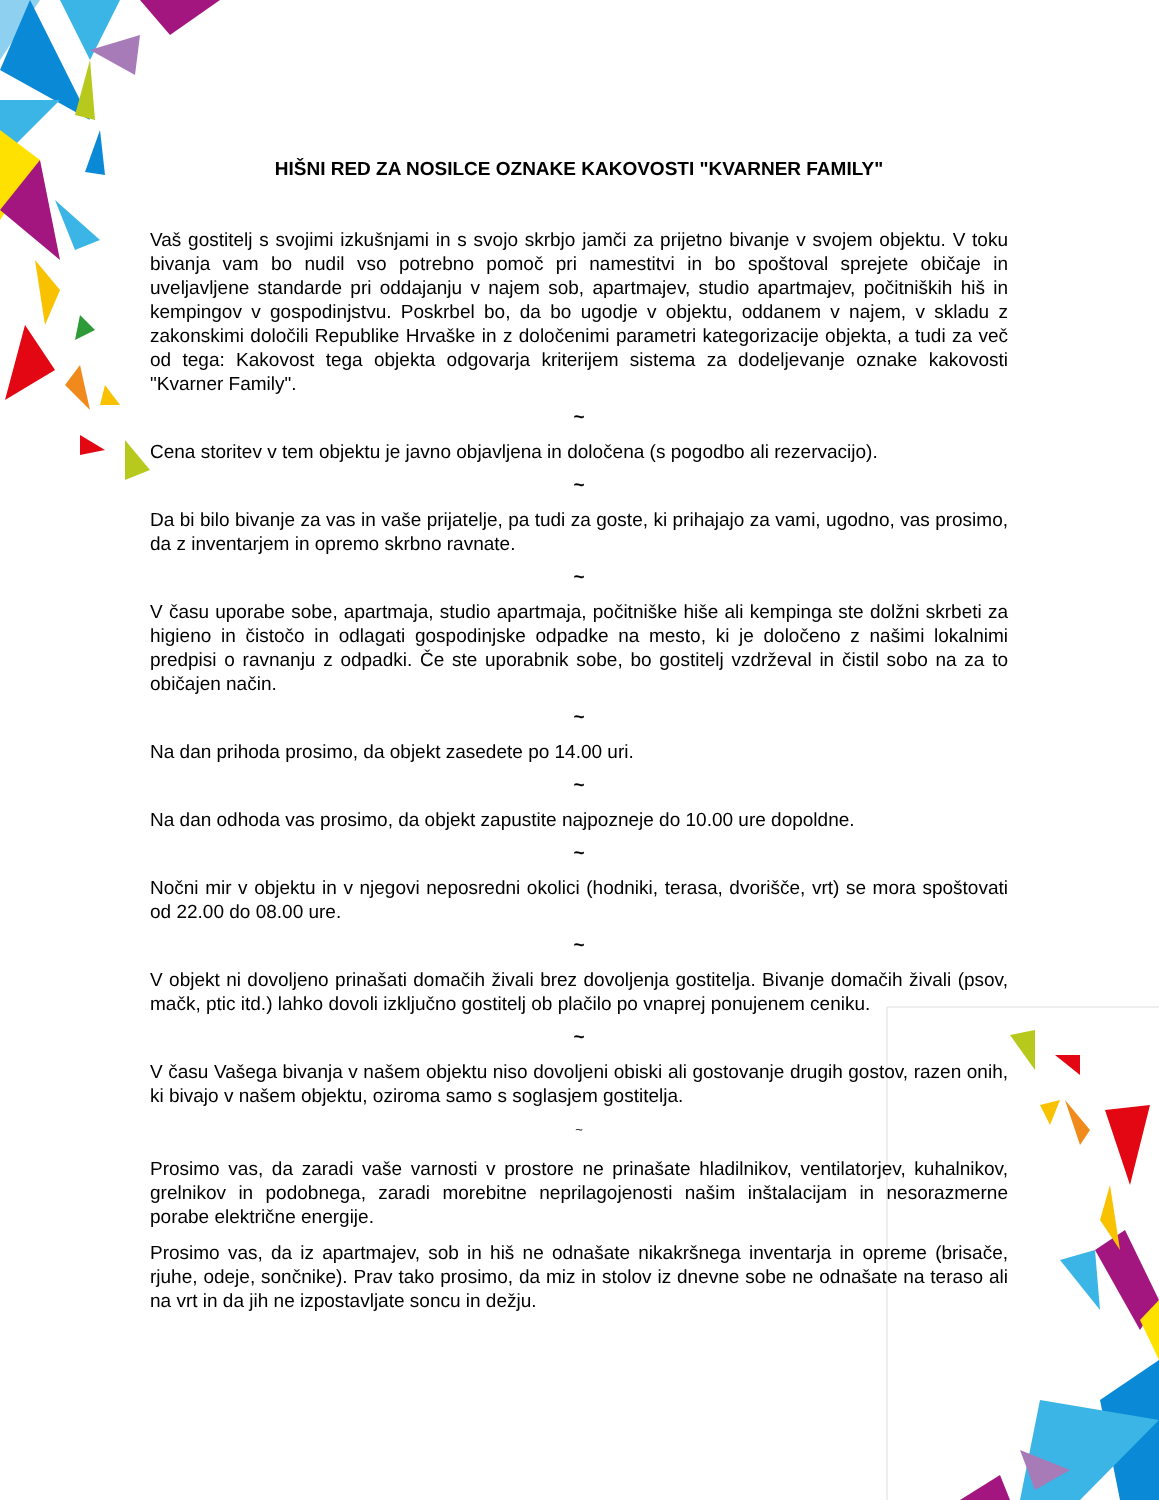HIŠNI RED ZA NOSILCE OZNAKE KAKOVOSTI "KVARNER FAMILY"
Vaš gostitelj s svojimi izkušnjami in s svojo skrbjo jamči za prijetno bivanje v svojem objektu. V toku bivanja vam bo nudil vso potrebno pomoč pri namestitvi in bo spoštoval sprejete običaje in uveljavljene standarde pri oddajanju v najem sob, apartmajev, studio apartmajev, počitniških hiš in kempingov v gospodinjstvu. Poskrbel bo, da bo ugodje v objektu, oddanem v najem, v skladu z zakonskimi določili Republike Hrvaške in z določenimi parametri kategorizacije objekta, a tudi za več od tega: Kakovost tega objekta odgovarja kriterijem sistema za dodeljevanje oznake kakovosti "Kvarner Family".
~
Cena storitev v tem objektu je javno objavljena in določena (s pogodbo ali rezervacijo).
~
Da bi bilo bivanje za vas in vaše prijatelje, pa tudi za goste, ki prihajajo za vami, ugodno, vas prosimo, da z inventarjem in opremo skrbno ravnate.
~
V času uporabe sobe, apartmaja, studio apartmaja, počitniške hiše ali kempinga ste dolžni skrbeti za higieno in čistočo in odlagati gospodinjske odpadke na mesto, ki je določeno z našimi lokalnimi predpisi o ravnanju z odpadki. Če ste uporabnik sobe, bo gostitelj vzdrževal in čistil sobo na za to običajen način.
~
Na dan prihoda prosimo, da objekt zasedete po 14.00 uri.
~
Na dan odhoda vas prosimo, da objekt zapustite najpozneje do 10.00 ure dopoldne.
~
Nočni mir v objektu in v njegovi neposredni okolici (hodniki, terasa, dvorišče, vrt) se mora spoštovati od 22.00 do 08.00 ure.
~
V objekt ni dovoljeno prinašati domačih živali brez dovoljenja gostitelja. Bivanje domačih živali (psov, mačk, ptic itd.) lahko dovoli izključno gostitelj ob plačilo po vnaprej ponujenem ceniku.
~
V času Vašega bivanja v našem objektu niso dovoljeni obiski ali gostovanje drugih gostov, razen onih, ki bivajo v našem objektu, oziroma samo s soglasjem gostitelja.
~
Prosimo vas, da zaradi vaše varnosti v prostore ne prinašate hladilnikov, ventilatorjev, kuhalnikov, grelnikov in podobnega, zaradi morebitne neprilagojenosti našim inštalacijam in nesorazmerne porabe električne energije.
Prosimo vas, da iz apartmajev, sob in hiš ne odnašate nikakršnega inventarja in opreme (brisače, rjuhe, odeje, sončnike). Prav tako prosimo, da miz in stolov iz dnevne sobe ne odnašate na teraso ali na vrt in da jih ne izpostavljate soncu in dežju.